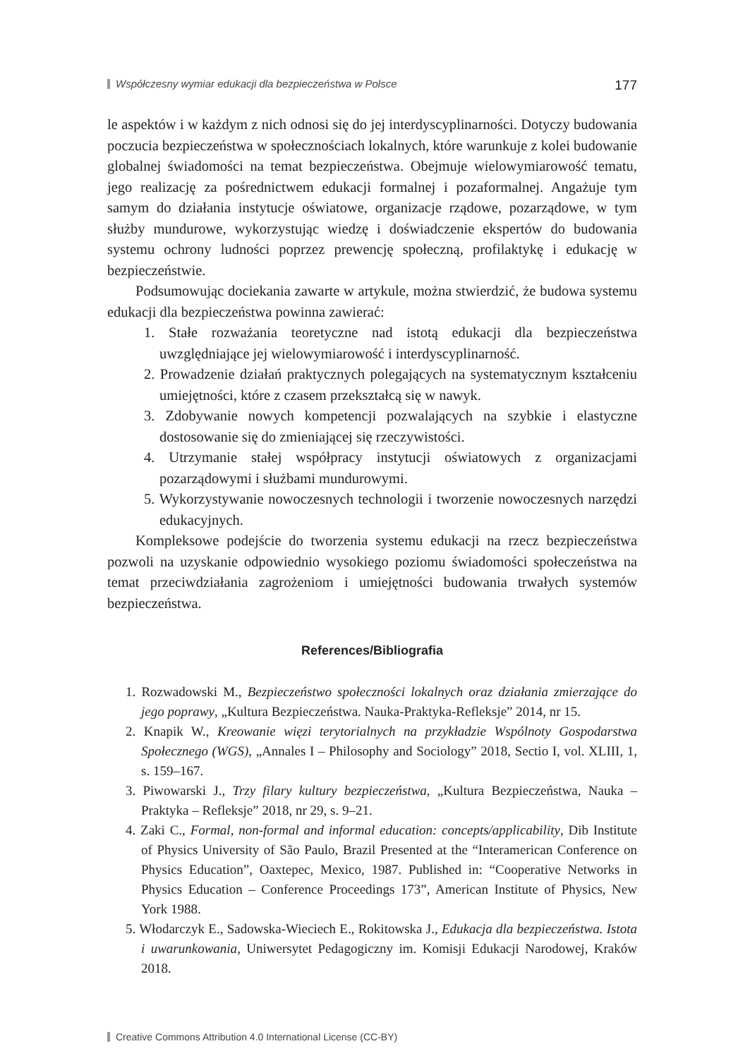Współczesny wymiar edukacji dla bezpieczeństwa w Polsce 177
le aspektów i w każdym z nich odnosi się do jej interdyscyplinarności. Dotyczy budowania poczucia bezpieczeństwa w społecznościach lokalnych, które warunkuje z kolei budowanie globalnej świadomości na temat bezpieczeństwa. Obejmuje wielowymiarowość tematu, jego realizację za pośrednictwem edukacji formalnej i pozaformalnej. Angażuje tym samym do działania instytucje oświatowe, organizacje rządowe, pozarządowe, w tym służby mundurowe, wykorzystując wiedzę i doświadczenie ekspertów do budowania systemu ochrony ludności poprzez prewencję społeczną, profilaktykę i edukację w bezpieczeństwie.
Podsumowując dociekania zawarte w artykule, można stwierdzić, że budowa systemu edukacji dla bezpieczeństwa powinna zawierać:
1. Stałe rozważania teoretyczne nad istotą edukacji dla bezpieczeństwa uwzględniające jej wielowymiarowość i interdyscyplinarność.
2. Prowadzenie działań praktycznych polegających na systematycznym kształceniu umiejętności, które z czasem przekształcą się w nawyk.
3. Zdobywanie nowych kompetencji pozwalających na szybkie i elastyczne dostosowanie się do zmieniającej się rzeczywistości.
4. Utrzymanie stałej współpracy instytucji oświatowych z organizacjami pozarządowymi i służbami mundurowymi.
5. Wykorzystywanie nowoczesnych technologii i tworzenie nowoczesnych narzędzi edukacyjnych.
Kompleksowe podejście do tworzenia systemu edukacji na rzecz bezpieczeństwa pozwoli na uzyskanie odpowiednio wysokiego poziomu świadomości społeczeństwa na temat przeciwdziałania zagrożeniom i umiejętności budowania trwałych systemów bezpieczeństwa.
References/Bibliografia
1. Rozwadowski M., Bezpieczeństwo społeczności lokalnych oraz działania zmierzające do jego poprawy, „Kultura Bezpieczeństwa. Nauka-Praktyka-Refleksje” 2014, nr 15.
2. Knapik W., Kreowanie więzi terytorialnych na przykładzie Wspólnoty Gospodarstwa Społecznego (WGS), „Annales I – Philosophy and Sociology” 2018, Sectio I, vol. XLIII, 1, s. 159–167.
3. Piwowarski J., Trzy filary kultury bezpieczeństwa, „Kultura Bezpieczeństwa, Nauka – Praktyka – Refleksje” 2018, nr 29, s. 9–21.
4. Zaki C., Formal, non-formal and informal education: concepts/applicability, Dib Institute of Physics University of São Paulo, Brazil Presented at the “Interamerican Conference on Physics Education”, Oaxtepec, Mexico, 1987. Published in: “Cooperative Networks in Physics Education – Conference Proceedings 173”, American Institute of Physics, New York 1988.
5. Włodarczyk E., Sadowska-Wieciech E., Rokitowska J., Edukacja dla bezpieczeństwa. Istota i uwarunkowania, Uniwersytet Pedagogiczny im. Komisji Edukacji Narodowej, Kraków 2018.
Creative Commons Attribution 4.0 International License (CC-BY)